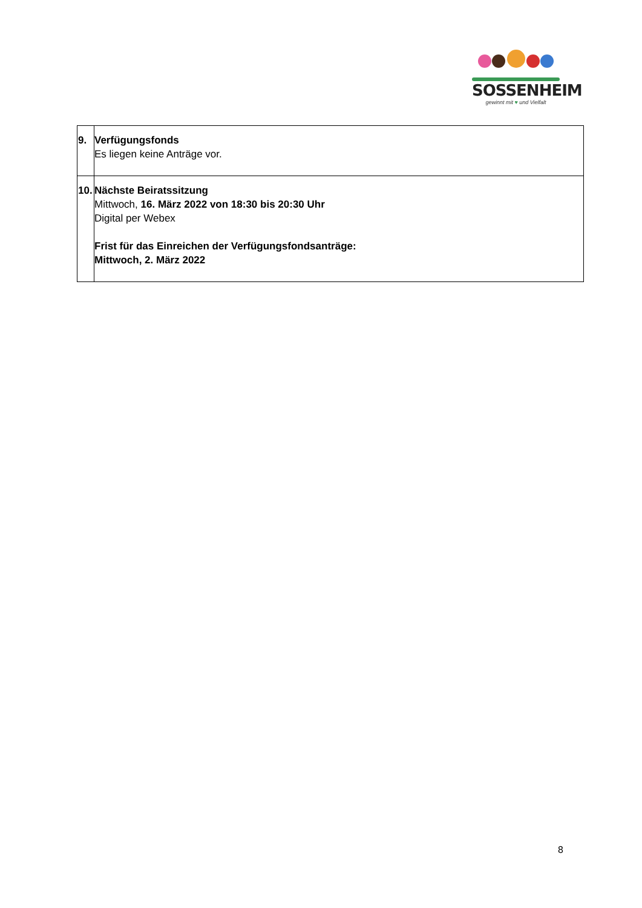SOSSENHEIM
gewinnt mit ♥ und Vielfalt
| 9. | Verfügungsfonds Es liegen keine Anträge vor. |
| 10. | Nächste Beiratssitzung Mittwoch, 16. März 2022 von 18:30 bis 20:30 Uhr Digital per Webex Frist für das Einreichen der Verfügungsfondsanträge: Mittwoch, 2. März 2022 |
8